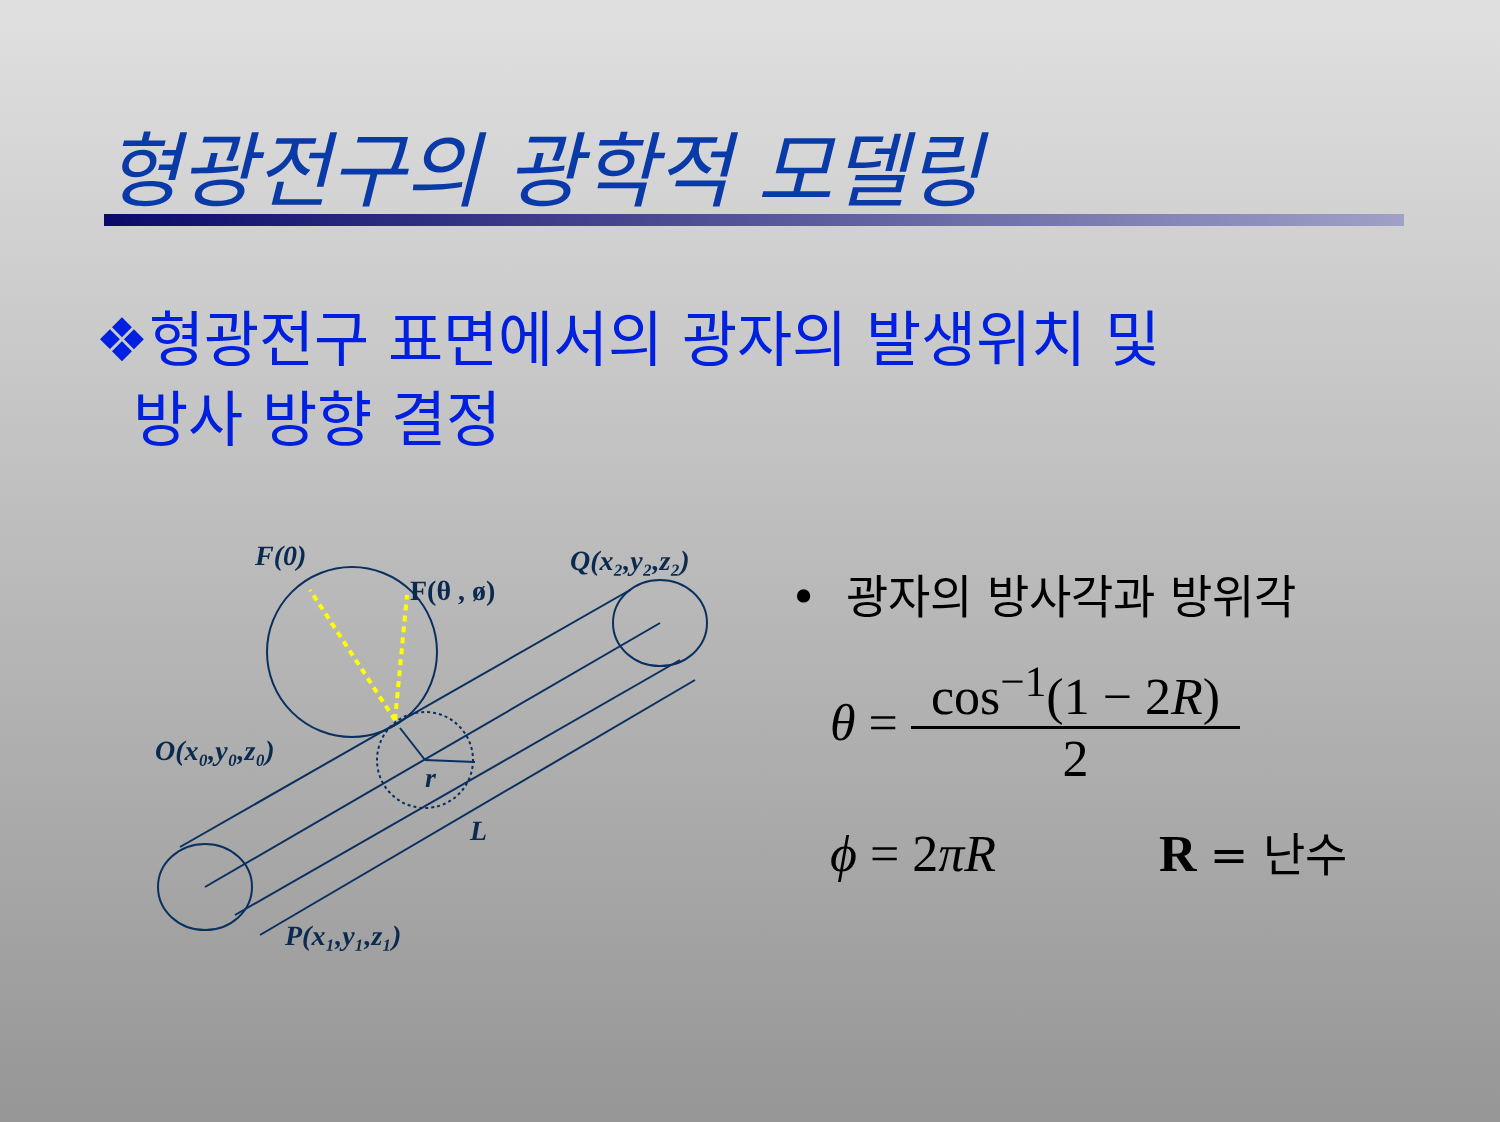형광전구의 광학적 모델링
❖형광전구 표면에서의 광자의 발생위치 및
방사 방향 결정
F(0)
F(θ , ø)
Q(x₂,y₂,z₂)
O(x₀,y₀,z₀)
r
L
P(x₁,y₁,z₁)
• 광자의 방사각과 방위각
θ = cos<sup>−1</sup>(1 − 2R) 2
ϕ = 2πR R = 난수